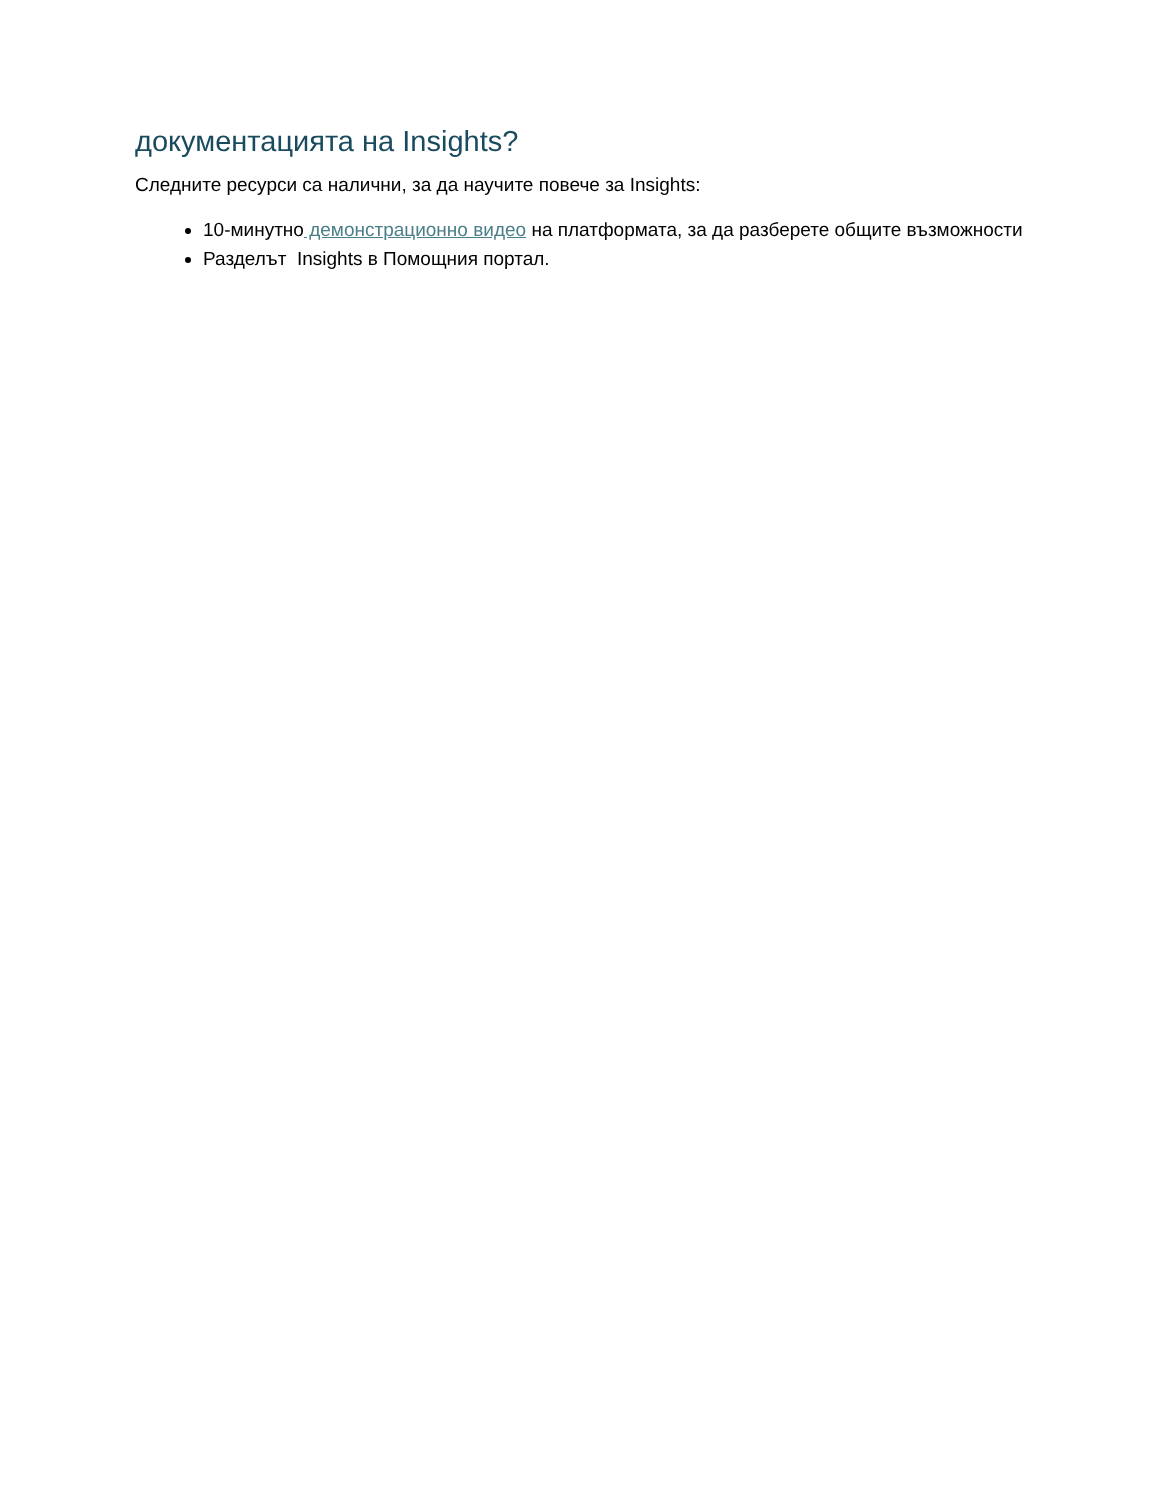документацията на Insights?
Следните ресурси са налични, за да научите повече за Insights:
10-минутно демонстрационно видео на платформата, за да разберете общите възможности
Разделът Insights в Помощния портал.